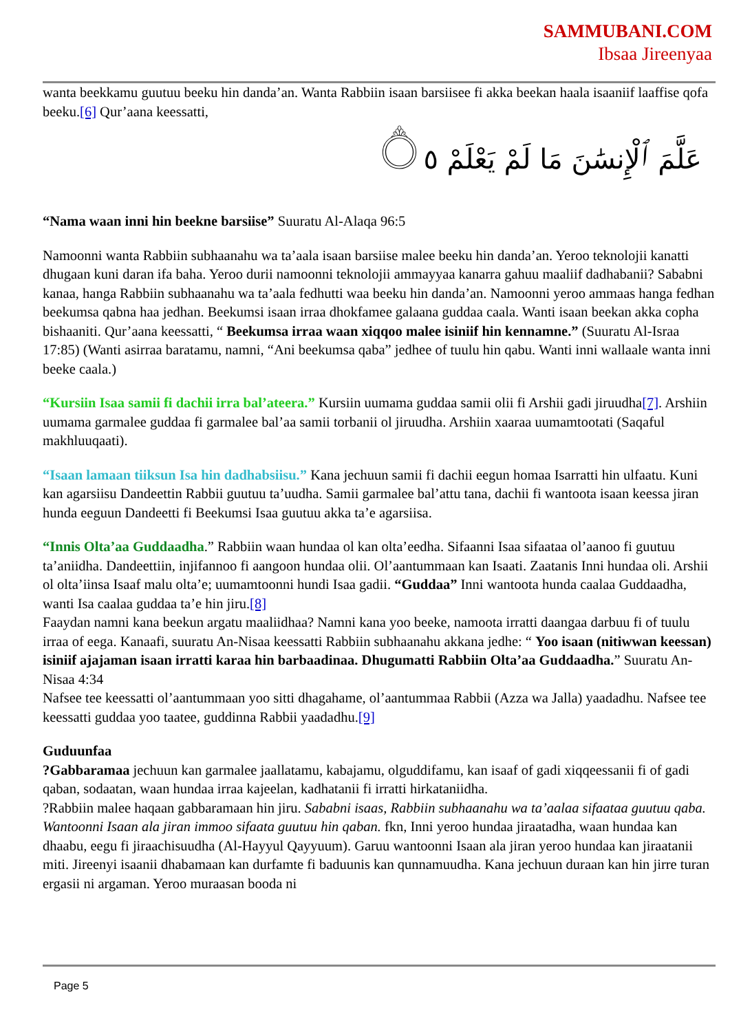SAMMUBANI.COM
Ibsaa Jireenyaa
wanta beekkamu guutuu beeku hin danda’an. Wanta Rabbiin isaan barsiisee fi akka beekan haala isaaniif laaffise qofa beeku.[6] Qur’aana keessatti,
عَلَّمَ ٱلْإِنسَٰنَ مَا لَمْ يَعْلَمْ ۝٥
“Nama waan inni hin beekne barsiise” Suuratu Al-Alaqa 96:5
Namoonni wanta Rabbiin subhaanahu wa ta’aala isaan barsiise malee beeku hin danda’an. Yeroo teknolojii kanatti dhugaan kuni daran ifa baha. Yeroo durii namoonni teknolojii ammayyaa kanarra gahuu maaliif dadhabanii? Sababni kanaa, hanga Rabbiin subhaanahu wa ta’aala fedhutti waa beeku hin danda’an. Namoonni yeroo ammaas hanga fedhan beekumsa qabna haa jedhan. Beekumsi isaan irraa dhokfamee galaana guddaa caala. Wanti isaan beekan akka copha bishaaniti. Qur’aana keessatti, “ Beekumsa irraa waan xiqqoo malee isiniif hin kennamne.” (Suuratu Al-Israa 17:85) (Wanti asirraa baratamu, namni, “Ani beekumsa qaba” jedhee of tuulu hin qabu. Wanti inni wallaale wanta inni beeke caala.)
“Kursiin Isaa samii fi dachii irra bal’ateera.” Kursiin uumama guddaa samii olii fi Arshii gadi jiruudha[7]. Arshiin uumama garmalee guddaa fi garmalee bal’aa samii torbanii ol jiruudha. Arshiin xaaraa uumamtootati (Saqaful makhluuqaati).
“Isaan lamaan tiiksun Isa hin dadhabsiisu.” Kana jechuun samii fi dachii eegun homaa Isarratti hin ulfaatu. Kuni kan agarsiisu Dandeettin Rabbii guutuu ta’uudha. Samii garmalee bal’attu tana, dachii fi wantoota isaan keessa jiran hunda eeguun Dandeetti fi Beekumsi Isaa guutuu akka ta’e agarsiisa.
“Innis Olta’aa Guddaadha.” Rabbiin waan hundaa ol kan olta’eedha. Sifaanni Isaa sifaataa ol’aanoo fi guutuu ta’aniidha. Dandeettiin, injifannoo fi aangoon hundaa olii. Ol’aantummaan kan Isaati. Zaatanis Inni hundaa oli. Arshii ol olta’iinsa Isaaf malu olta’e; uumamtoonni hundi Isaa gadii. “Guddaa” Inni wantoota hunda caalaa Guddaadha, wanti Isa caalaa guddaa ta’e hin jiru.[8]
Faaydan namni kana beekun argatu maaliidhaa? Namni kana yoo beeke, namoota irratti daangaa darbuu fi of tuulu irraa of eega. Kanaafi, suuratu An-Nisaa keessatti Rabbiin subhaanahu akkana jedhe: “ Yoo isaan (nitiwwan keessan) isiniif ajajaman isaan irratti karaa hin barbaadinaa. Dhugumatti Rabbiin Olta’aa Guddaadha.” Suuratu An-Nisaa 4:34
Nafsee tee keessatti ol’aantummaan yoo sitti dhagahame, ol’aantummaa Rabbii (Azza wa Jalla) yaadadhu. Nafsee tee keessatti guddaa yoo taatee, guddinna Rabbii yaadadhu.[9]
Guduunfaa
?Gabbaramaa jechuun kan garmalee jaallatamu, kabajamu, olguddifamu, kan isaaf of gadi xiqqeessanii fi of gadi qaban, sodaatan, waan hundaa irraa kajeelan, kadhatanii fi irratti hirkataniidha.
?Rabbiin malee haqaan gabbaramaan hin jiru. Sababni isaas, Rabbiin subhaanahu wa ta’aalaa sifaataa guutuu qaba. Wantoonni Isaan ala jiran immoo sifaata guutuu hin qaban. fkn, Inni yeroo hundaa jiraatadha, waan hundaa kan dhaabu, eegu fi jiraachisuudha (Al-Hayyul Qayyuum). Garuu wantoonni Isaan ala jiran yeroo hundaa kan jiraatanii miti. Jireenyi isaanii dhabamaan kan durfamte fi baduunis kan qunnamuudha. Kana jechuun duraan kan hin jirre turan ergasii ni argaman. Yeroo muraasan booda ni
Page 5